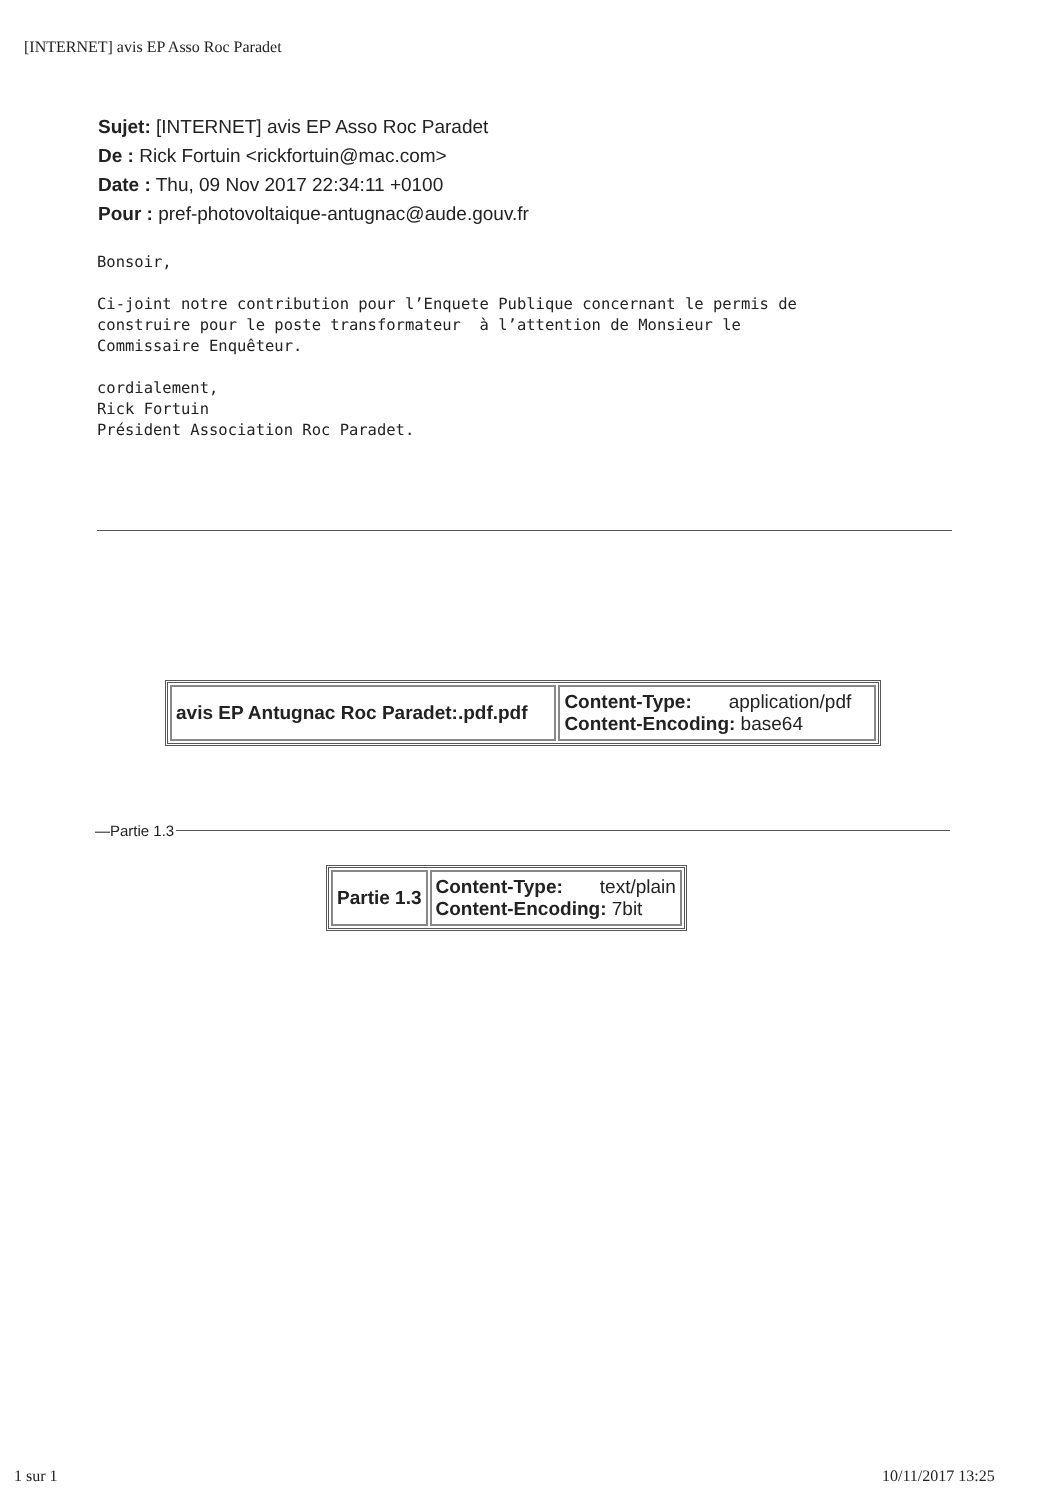[INTERNET] avis EP Asso Roc Paradet
Sujet: [INTERNET] avis EP Asso Roc Paradet
De : Rick Fortuin <rickfortuin@mac.com>
Date : Thu, 09 Nov 2017 22:34:11 +0100
Pour : pref-photovoltaique-antugnac@aude.gouv.fr
Bonsoir, Ci-joint notre contribution pour l’Enquete Publique concernant le permis de construire pour le poste transformateur à l’attention de Monsieur le Commissaire Enquêteur. cordialement, Rick Fortuin Président Association Roc Paradet.
| avis EP Antugnac Roc Paradet:.pdf.pdf | Content-Type: application/pdf Content-Encoding: base64 |
—Partie 1.3
| Partie 1.3 | Content-Type: text/plain Content-Encoding: 7bit |
1 sur 1 10/11/2017 13:25